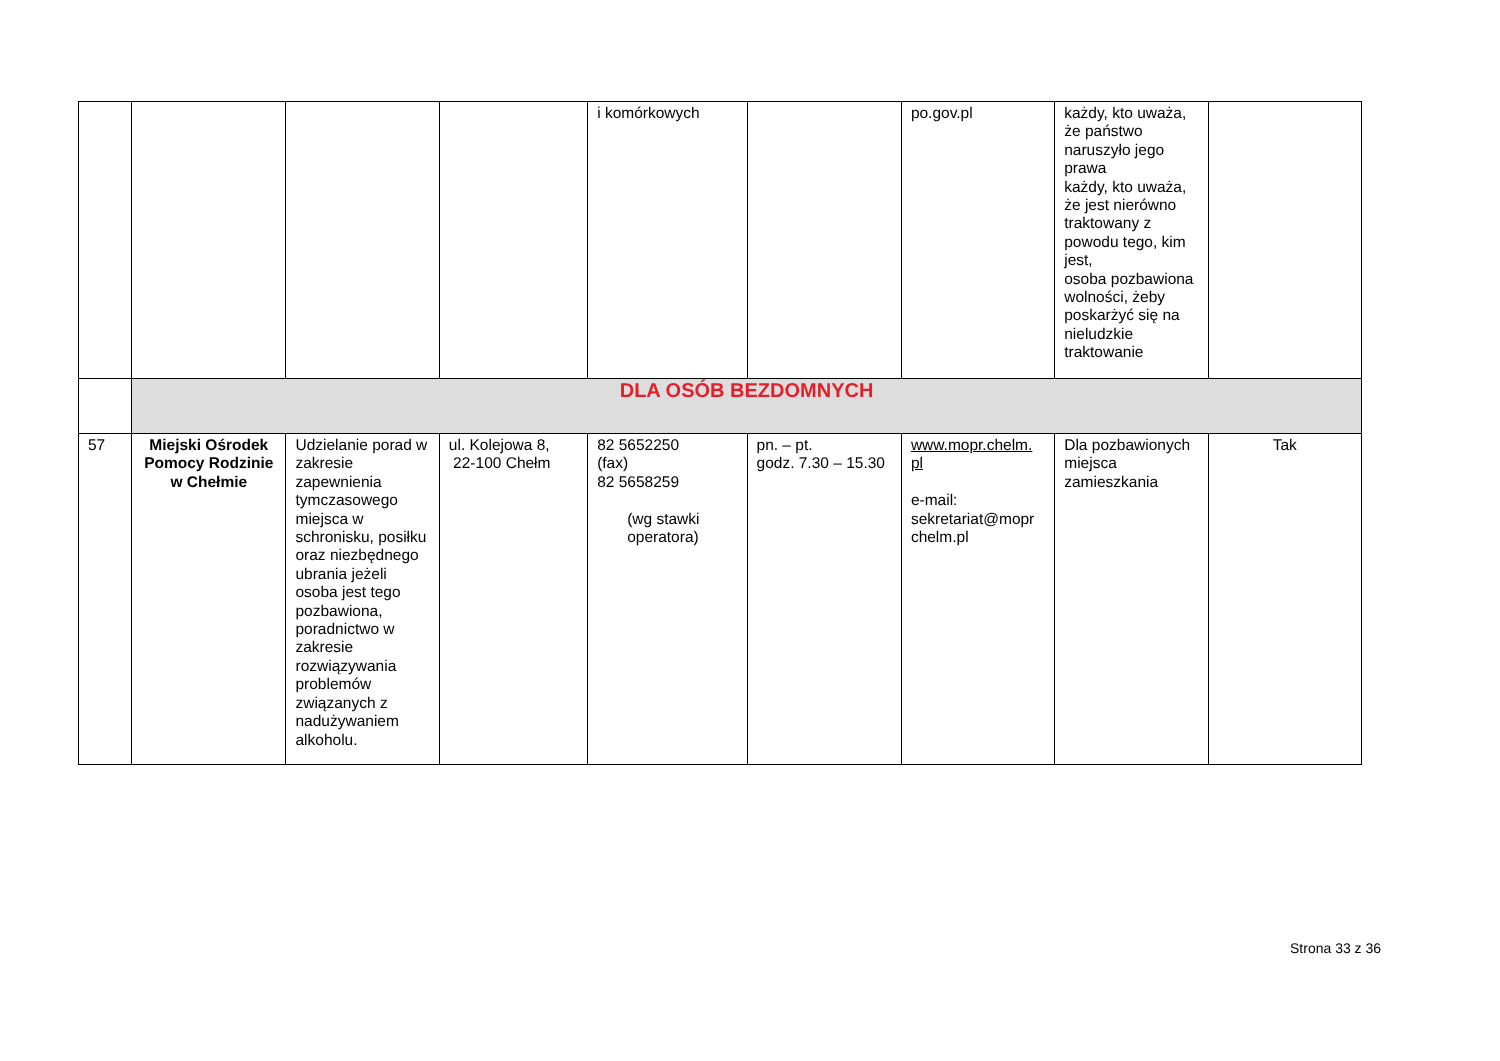| | | | | i komórkowych | | po.gov.pl | każdy, kto uważa, że państwo naruszyło jego prawa każdy, kto uważa, że jest nierówno traktowany z powodu tego, kim jest, osoba pozbawiona wolności, żeby poskarżyć się na nieludzkie traktowanie | |
| | DLA OSÓB BEZDOMNYCH | | | | | | | |
| 57 | Miejski Ośrodek Pomocy Rodzinie w Chełmie | Udzielanie porad w zakresie zapewnienia tymczasowego miejsca w schronisku, posiłku oraz niezbędnego ubrania jeżeli osoba jest tego pozbawiona, poradnictwo w zakresie rozwiązywania problemów związanych z nadużywaniem alkoholu. | ul. Kolejowa 8, 22-100 Chełm | 82 5652250 (fax) 82 5658259 (wg stawki operatora) | pn. – pt. godz. 7.30 – 15.30 | www.mopr.chelm. pl e-mail: sekretariat@mopr chelm.pl | Dla pozbawionych miejsca zamieszkania | Tak |
Strona 33 z 36